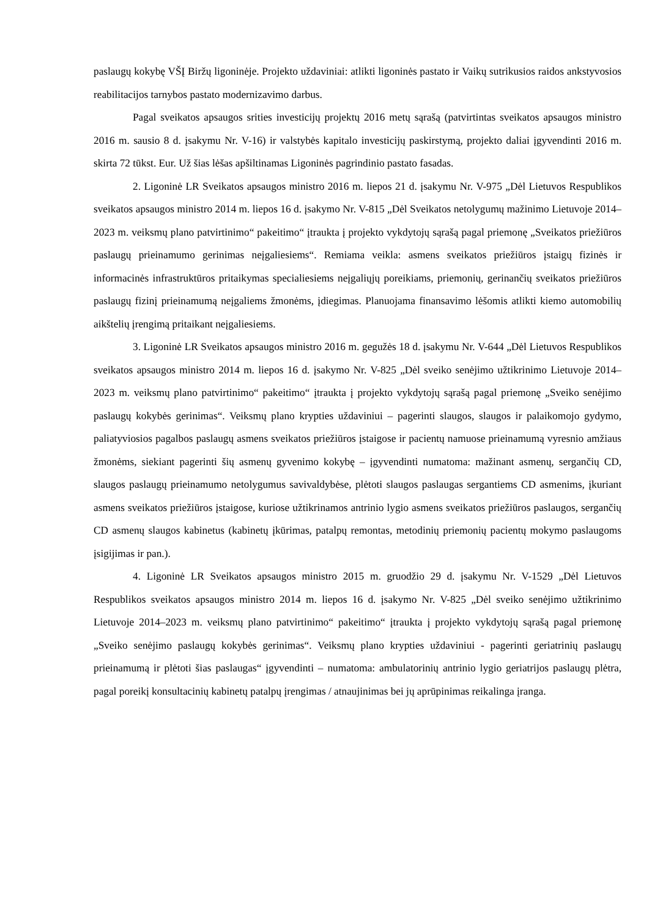paslaugų kokybę VŠĮ Biržų ligoninėje. Projekto uždaviniai: atlikti ligoninės pastato ir Vaikų sutrikusios raidos ankstyvosios reabilitacijos tarnybos pastato modernizavimo darbus.
Pagal sveikatos apsaugos srities investicijų projektų 2016 metų sąrašą (patvirtintas sveikatos apsaugos ministro 2016 m. sausio 8 d. įsakymu Nr. V-16) ir valstybės kapitalo investicijų paskirstymą, projekto daliai įgyvendinti 2016 m. skirta 72 tūkst. Eur. Už šias lėšas apšiltinamas Ligoninės pagrindinio pastato fasadas.
2. Ligoninė LR Sveikatos apsaugos ministro 2016 m. liepos 21 d. įsakymu Nr. V-975 „Dėl Lietuvos Respublikos sveikatos apsaugos ministro 2014 m. liepos 16 d. įsakymo Nr. V-815 „Dėl Sveikatos netolygumų mažinimo Lietuvoje 2014–2023 m. veiksmų plano patvirtinimo“ pakeitimo“ įtraukta į projekto vykdytojų sąrašą pagal priemonę „Sveikatos priežiūros paslaugų prieinamumo gerinimas neįgaliesiems“. Remiama veikla: asmens sveikatos priežiūros įstaigų fizinės ir informacinės infrastruktūros pritaikymas specialiesiems neįgaliųjų poreikiams, priemonių, gerinančių sveikatos priežiūros paslaugų fizinį prieinamumą neįgaliems žmonėms, įdiegimas. Planuojama finansavimo lėšomis atlikti kiemo automobilių aikštelių įrengimą pritaikant neįgaliesiems.
3. Ligoninė LR Sveikatos apsaugos ministro 2016 m. gegužės 18 d. įsakymu Nr. V-644 „Dėl Lietuvos Respublikos sveikatos apsaugos ministro 2014 m. liepos 16 d. įsakymo Nr. V-825 „Dėl sveiko senėjimo užtikrinimo Lietuvoje 2014–2023 m. veiksmų plano patvirtinimo“ pakeitimo“ įtraukta į projekto vykdytojų sąrašą pagal priemonę „Sveiko senėjimo paslaugų kokybės gerinimas“. Veiksmų plano krypties uždaviniui – pagerinti slaugos, slaugos ir palaikomojo gydymo, paliatyviosios pagalbos paslaugų asmens sveikatos priežiūros įstaigose ir pacientų namuose prieinamumą vyresnio amžiaus žmonėms, siekiant pagerinti šių asmenų gyvenimo kokybę – įgyvendinti numatoma: mažinant asmenų, sergančių CD, slaugos paslaugų prieinamumo netolygumus savivaldybėse, plėtoti slaugos paslaugas sergantiems CD asmenims, įkuriant asmens sveikatos priežiūros įstaigose, kuriose užtikrinamos antrinio lygio asmens sveikatos priežiūros paslaugos, sergančių CD asmenų slaugos kabinetus (kabinetų įkūrimas, patalpų remontas, metodinių priemonių pacientų mokymo paslaugoms įsigijimas ir pan.).
4. Ligoninė LR Sveikatos apsaugos ministro 2015 m. gruodžio 29 d. įsakymu Nr. V-1529 „Dėl Lietuvos Respublikos sveikatos apsaugos ministro 2014 m. liepos 16 d. įsakymo Nr. V-825 „Dėl sveiko senėjimo užtikrinimo Lietuvoje 2014–2023 m. veiksmų plano patvirtinimo“ pakeitimo“ įtraukta į projekto vykdytojų sąrašą pagal priemonę „Sveiko senėjimo paslaugų kokybės gerinimas“. Veiksmų plano krypties uždaviniui - pagerinti geriatrinių paslaugų prieinamumą ir plėtoti šias paslaugas“ įgyvendinti – numatoma: ambulatorinių antrinio lygio geriatrijos paslaugų plėtra, pagal poreikį konsultacinių kabinetų patalpų įrengimas / atnaujinimas bei jų aprūpinimas reikalinga įranga.